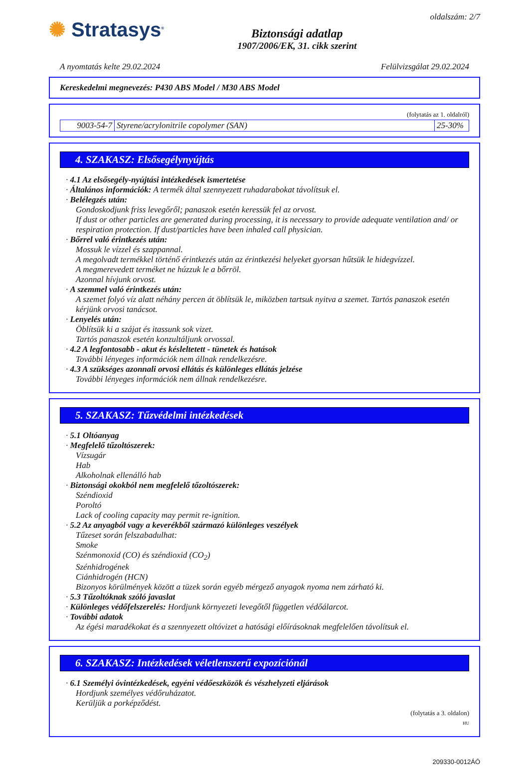✺ Stratasys<sup>®</sup>
Biztonsági adatlap
1907/2006/EK, 31. cikk szerint
oldalszám: 2/7
A nyomtatás kelte 29.02.2024 Felülvizsgálat 29.02.2024
Kereskedelmi megnevezés: P430 ABS Model / M30 ABS Model
(folytatás az 1. oldalról)
| 9003-54-7 | Styrene/acrylonitrile copolymer (SAN) | 25-30% |
4. SZAKASZ: Elsősegélynyújtás
· 4.1 Az elsősegély-nyújtási intézkedések ismertetése
· Általános információk: A termék által szennyezett ruhadarabokat távolítsuk el.
· Belélegzés után:
Gondoskodjunk friss levegőről; panaszok esetén keressük fel az orvost.
If dust or other particles are generated during processing, it is necessary to provide adequate ventilation and/ or respiration protection. If dust/particles have been inhaled call physician.
· Bőrrel való érintkezés után:
Mossuk le vízzel és szappannal.
A megolvadt termékkel történő érintkezés után az érintkezési helyeket gyorsan hűtsük le hidegvízzel.
A megmerevedett terméket ne húzzuk le a bőrröl.
Azonnal hívjunk orvost.
· A szemmel való érintkezés után:
A szemet folyó víz alatt néhány percen át öblítsük le, miközben tartsuk nyitva a szemet. Tartós panaszok esetén kérjünk orvosi tanácsot.
· Lenyelés után:
Öblítsük ki a szájat és itassunk sok vizet.
Tartós panaszok esetén konzultáljunk orvossal.
· 4.2 A legfontosabb - akut és késleltetett - tünetek és hatások
További lényeges információk nem állnak rendelkezésre.
· 4.3 A szükséges azonnali orvosi ellátás és különleges ellátás jelzése
További lényeges információk nem állnak rendelkezésre.
5. SZAKASZ: Tűzvédelmi intézkedések
· 5.1 Oltóanyag
· Megfelelő tűzoltószerek:
Vízsugár
Hab
Alkoholnak ellenálló hab
· Biztonsági okokból nem megfelelő tőzoltószerek:
Széndioxid
Poroltó
Lack of cooling capacity may permit re-ignition.
· 5.2 Az anyagból vagy a keverékből származó különleges veszélyek
Tűzeset során felszabadulhat:
Smoke
Szénmonoxid (CO) és széndioxid (CO<sub>2</sub>)
Szénhidrogének
Ciánhidrogén (HCN)
Bizonyos körülmények között a tüzek során egyéb mérgező anyagok nyoma nem zárható ki.
· 5.3 Tűzoltóknak szóló javaslat
· Különleges védőfelszerelés: Hordjunk környezeti levegőtől független védőálarcot.
· További adatok
Az égési maradékokat és a szennyezett oltóvizet a hatósági előírásoknak megfelelően távolítsuk el.
6. SZAKASZ: Intézkedések véletlenszerű expozíciónál
· 6.1 Személyi óvintézkedések, egyéni védőeszközök és vészhelyzeti eljárások
Hordjunk személyes védőruházatot.
Kerüljük a porképződést.
(folytatás a 3. oldalon)
HU
209330-0012ÁÓ